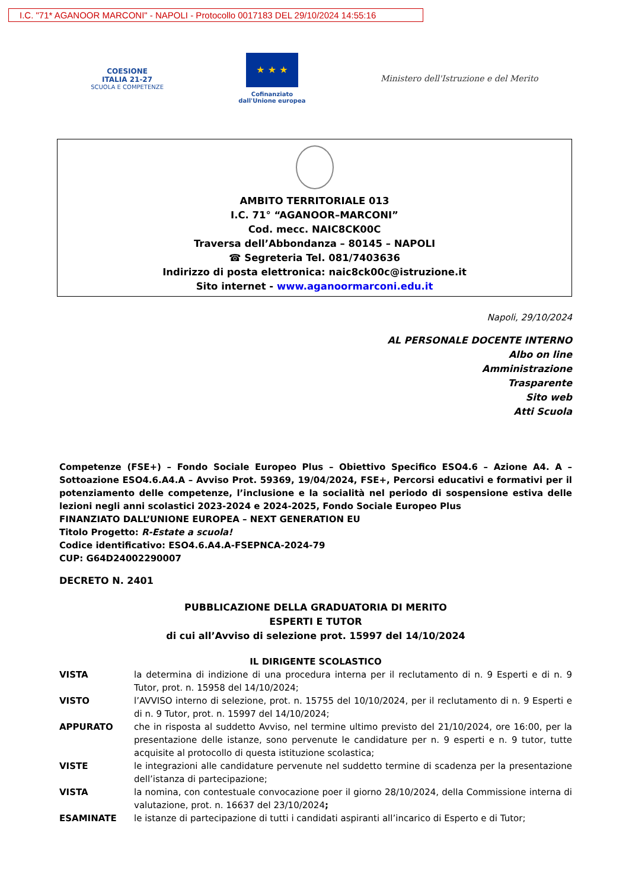I.C. "71* AGANOOR MARCONI" - NAPOLI - Protocollo 0017183 DEL 29/10/2024 14:55:16
COESIONE
ITALIA 21-27
SCUOLA E COMPETENZE
★ ★ ★
Cofinanziato
dall'Unione europea
Ministero dell'Istruzione e del Merito
AMBITO TERRITORIALE 013
I.C. 71° “AGANOOR–MARCONI”
Cod. mecc. NAIC8CK00C
Traversa dell’Abbondanza – 80145 – NAPOLI
☎ Segreteria Tel. 081/7403636
Indirizzo di posta elettronica: naic8ck00c@istruzione.it
Sito internet - www.aganoormarconi.edu.it
Napoli, 29/10/2024
AL PERSONALE DOCENTE INTERNO
Albo on line
Amministrazione
Trasparente
Sito web
Atti Scuola
Competenze (FSE+) – Fondo Sociale Europeo Plus – Obiettivo Specifico ESO4.6 – Azione A4. A – Sottoazione ESO4.6.A4.A – Avviso Prot. 59369, 19/04/2024, FSE+, Percorsi educativi e formativi per il potenziamento delle competenze, l’inclusione e la socialità nel periodo di sospensione estiva delle lezioni negli anni scolastici 2023-2024 e 2024-2025, Fondo Sociale Europeo Plus
FINANZIATO DALL’UNIONE EUROPEA – NEXT GENERATION EU
Titolo Progetto: R-Estate a scuola!
Codice identificativo: ESO4.6.A4.A-FSEPNCA-2024-79
CUP: G64D24002290007
DECRETO N. 2401
PUBBLICAZIONE DELLA GRADUATORIA DI MERITO
ESPERTI E TUTOR
di cui all’Avviso di selezione prot. 15997 del 14/10/2024
IL DIRIGENTE SCOLASTICO
| VISTA | la determina di indizione di una procedura interna per il reclutamento di n. 9 Esperti e di n. 9 Tutor, prot. n. 15958 del 14/10/2024; |
| VISTO | l’AVVISO interno di selezione, prot. n. 15755 del 10/10/2024, per il reclutamento di n. 9 Esperti e di n. 9 Tutor, prot. n. 15997 del 14/10/2024; |
| APPURATO | che in risposta al suddetto Avviso, nel termine ultimo previsto del 21/10/2024, ore 16:00, per la presentazione delle istanze, sono pervenute le candidature per n. 9 esperti e n. 9 tutor, tutte acquisite al protocollo di questa istituzione scolastica; |
| VISTE | le integrazioni alle candidature pervenute nel suddetto termine di scadenza per la presentazione dell’istanza di partecipazione; |
| VISTA | la nomina, con contestuale convocazione poer il giorno 28/10/2024, della Commissione interna di valutazione, prot. n. 16637 del 23/10/2024 ; |
| ESAMINATE | le istanze di partecipazione di tutti i candidati aspiranti all’incarico di Esperto e di Tutor; |